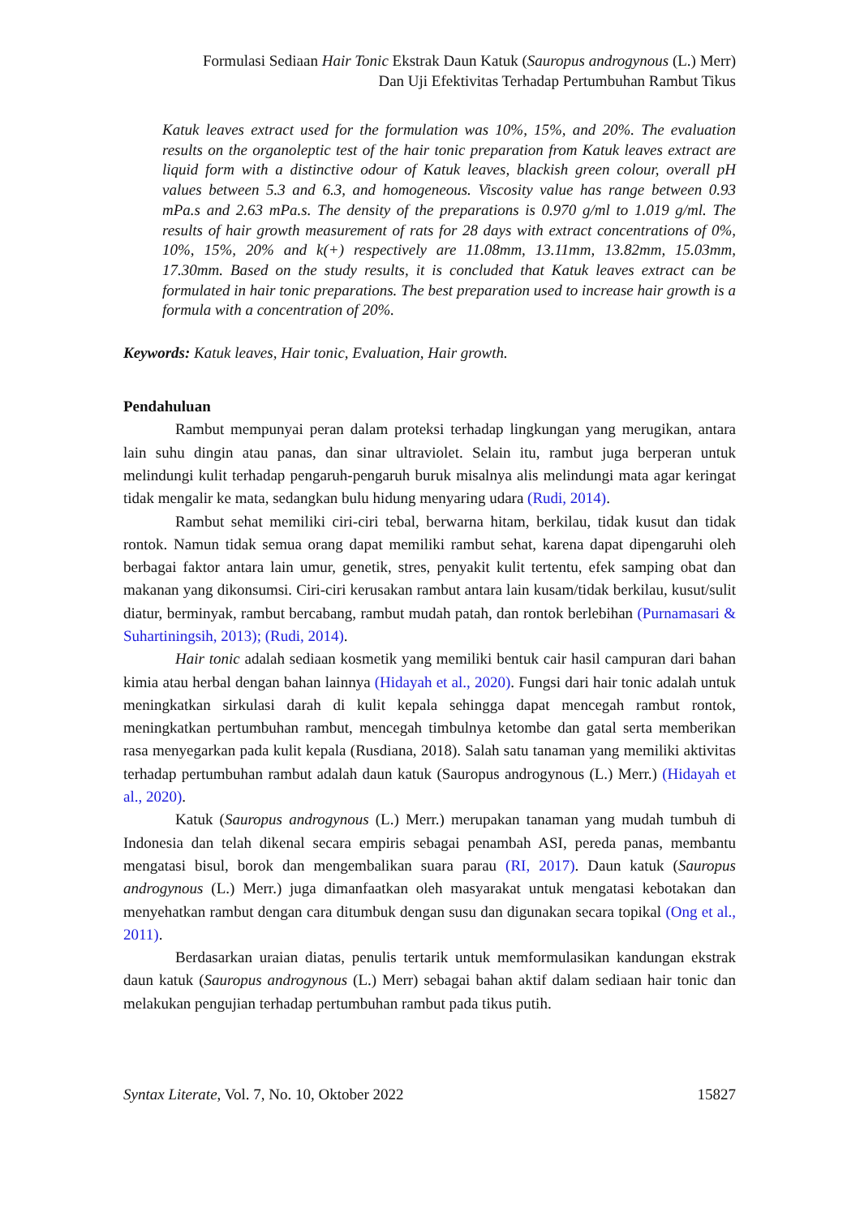Formulasi Sediaan Hair Tonic Ekstrak Daun Katuk (Sauropus androgynous (L.) Merr)
Dan Uji Efektivitas Terhadap Pertumbuhan Rambut Tikus
Katuk leaves extract used for the formulation was 10%, 15%, and 20%. The evaluation results on the organoleptic test of the hair tonic preparation from Katuk leaves extract are liquid form with a distinctive odour of Katuk leaves, blackish green colour, overall pH values between 5.3 and 6.3, and homogeneous. Viscosity value has range between 0.93 mPa.s and 2.63 mPa.s. The density of the preparations is 0.970 g/ml to 1.019 g/ml. The results of hair growth measurement of rats for 28 days with extract concentrations of 0%, 10%, 15%, 20% and k(+) respectively are 11.08mm, 13.11mm, 13.82mm, 15.03mm, 17.30mm. Based on the study results, it is concluded that Katuk leaves extract can be formulated in hair tonic preparations. The best preparation used to increase hair growth is a formula with a concentration of 20%.
Keywords: Katuk leaves, Hair tonic, Evaluation, Hair growth.
Pendahuluan
Rambut mempunyai peran dalam proteksi terhadap lingkungan yang merugikan, antara lain suhu dingin atau panas, dan sinar ultraviolet. Selain itu, rambut juga berperan untuk melindungi kulit terhadap pengaruh-pengaruh buruk misalnya alis melindungi mata agar keringat tidak mengalir ke mata, sedangkan bulu hidung menyaring udara (Rudi, 2014).
Rambut sehat memiliki ciri-ciri tebal, berwarna hitam, berkilau, tidak kusut dan tidak rontok. Namun tidak semua orang dapat memiliki rambut sehat, karena dapat dipengaruhi oleh berbagai faktor antara lain umur, genetik, stres, penyakit kulit tertentu, efek samping obat dan makanan yang dikonsumsi. Ciri-ciri kerusakan rambut antara lain kusam/tidak berkilau, kusut/sulit diatur, berminyak, rambut bercabang, rambut mudah patah, dan rontok berlebihan (Purnamasari & Suhartiningsih, 2013); (Rudi, 2014).
Hair tonic adalah sediaan kosmetik yang memiliki bentuk cair hasil campuran dari bahan kimia atau herbal dengan bahan lainnya (Hidayah et al., 2020). Fungsi dari hair tonic adalah untuk meningkatkan sirkulasi darah di kulit kepala sehingga dapat mencegah rambut rontok, meningkatkan pertumbuhan rambut, mencegah timbulnya ketombe dan gatal serta memberikan rasa menyegarkan pada kulit kepala (Rusdiana, 2018). Salah satu tanaman yang memiliki aktivitas terhadap pertumbuhan rambut adalah daun katuk (Sauropus androgynous (L.) Merr.) (Hidayah et al., 2020).
Katuk (Sauropus androgynous (L.) Merr.) merupakan tanaman yang mudah tumbuh di Indonesia dan telah dikenal secara empiris sebagai penambah ASI, pereda panas, membantu mengatasi bisul, borok dan mengembalikan suara parau (RI, 2017). Daun katuk (Sauropus androgynous (L.) Merr.) juga dimanfaatkan oleh masyarakat untuk mengatasi kebotakan dan menyehatkan rambut dengan cara ditumbuk dengan susu dan digunakan secara topikal (Ong et al., 2011).
Berdasarkan uraian diatas, penulis tertarik untuk memformulasikan kandungan ekstrak daun katuk (Sauropus androgynous (L.) Merr) sebagai bahan aktif dalam sediaan hair tonic dan melakukan pengujian terhadap pertumbuhan rambut pada tikus putih.
Syntax Literate, Vol. 7, No. 10, Oktober 2022 15827